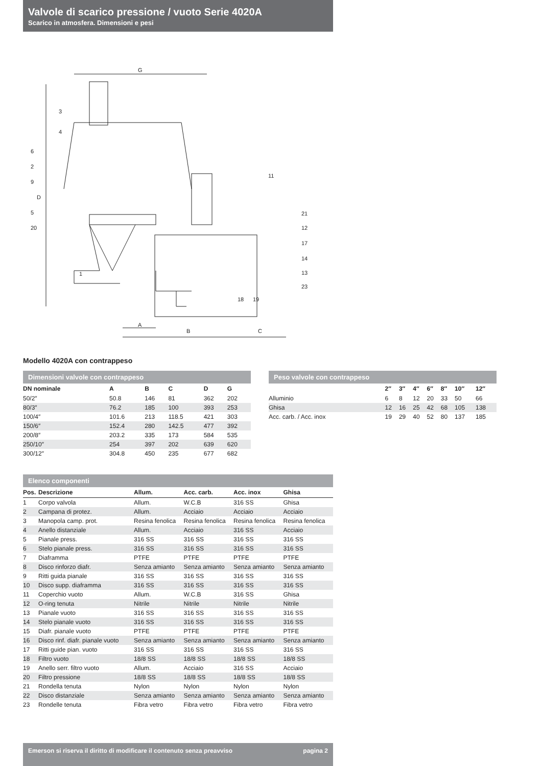Valvole di scarico pressione / vuoto Serie 4020A
Scarico in atmosfera. Dimensioni e pesi
G
D
A
B
C
3
4
6
2
9
5
20
1
11
21
12
17
14
13
23
18
19
Modello 4020A con contrappeso
Dimensioni valvole con contrappeso
| DN nominale | A | B | C | D | G |
| --- | --- | --- | --- | --- | --- |
| 50/2″ | 50.8 | 146 | 81 | 362 | 202 |
| 80/3″ | 76.2 | 185 | 100 | 393 | 253 |
| 100/4″ | 101.6 | 213 | 118.5 | 421 | 303 |
| 150/6″ | 152.4 | 280 | 142.5 | 477 | 392 |
| 200/8″ | 203.2 | 335 | 173 | 584 | 535 |
| 250/10″ | 254 | 397 | 202 | 639 | 620 |
| 300/12″ | 304.8 | 450 | 235 | 677 | 682 |
Peso valvole con contrappeso
| | 2″ | 3″ | 4″ | 6″ | 8″ | 10″ | 12″ |
| --- | --- | --- | --- | --- | --- | --- | --- |
| Alluminio | 6 | 8 | 12 | 20 | 33 | 50 | 66 |
| Ghisa | 12 | 16 | 25 | 42 | 68 | 105 | 138 |
| Acc. carb. / Acc. inox | 19 | 29 | 40 | 52 | 80 | 137 | 185 |
Elenco componenti
| Pos. | Descrizione | Allum. | Acc. carb. | Acc. inox | Ghisa |
| --- | --- | --- | --- | --- | --- |
| 1 | Corpo valvola | Allum. | W.C.B | 316 SS | Ghisa |
| 2 | Campana di protez. | Allum. | Acciaio | Acciaio | Acciaio |
| 3 | Manopola camp. prot. | Resina fenolica | Resina fenolica | Resina fenolica | Resina fenolica |
| 4 | Anello distanziale | Allum. | Acciaio | 316 SS | Acciaio |
| 5 | Pianale press. | 316 SS | 316 SS | 316 SS | 316 SS |
| 6 | Stelo pianale press. | 316 SS | 316 SS | 316 SS | 316 SS |
| 7 | Diaframma | PTFE | PTFE | PTFE | PTFE |
| 8 | Disco rinforzo diafr. | Senza amianto | Senza amianto | Senza amianto | Senza amianto |
| 9 | Ritti guida pianale | 316 SS | 316 SS | 316 SS | 316 SS |
| 10 | Disco supp. diaframma | 316 SS | 316 SS | 316 SS | 316 SS |
| 11 | Coperchio vuoto | Allum. | W.C.B | 316 SS | Ghisa |
| 12 | O-ring tenuta | Nitrile | Nitrile | Nitrile | Nitrile |
| 13 | Pianale vuoto | 316 SS | 316 SS | 316 SS | 316 SS |
| 14 | Stelo pianale vuoto | 316 SS | 316 SS | 316 SS | 316 SS |
| 15 | Diafr. pianale vuoto | PTFE | PTFE | PTFE | PTFE |
| 16 | Disco rinf. diafr. pianale vuoto | Senza amianto | Senza amianto | Senza amianto | Senza amianto |
| 17 | Ritti guide pian. vuoto | 316 SS | 316 SS | 316 SS | 316 SS |
| 18 | Filtro vuoto | 18/8 SS | 18/8 SS | 18/8 SS | 18/8 SS |
| 19 | Anello serr. filtro vuoto | Allum. | Acciaio | 316 SS | Acciaio |
| 20 | Filtro pressione | 18/8 SS | 18/8 SS | 18/8 SS | 18/8 SS |
| 21 | Rondella tenuta | Nylon | Nylon | Nylon | Nylon |
| 22 | Disco distanziale | Senza amianto | Senza amianto | Senza amianto | Senza amianto |
| 23 | Rondelle tenuta | Fibra vetro | Fibra vetro | Fibra vetro | Fibra vetro |
Emerson si riserva il diritto di modificare il contenuto senza preavviso pagina 2